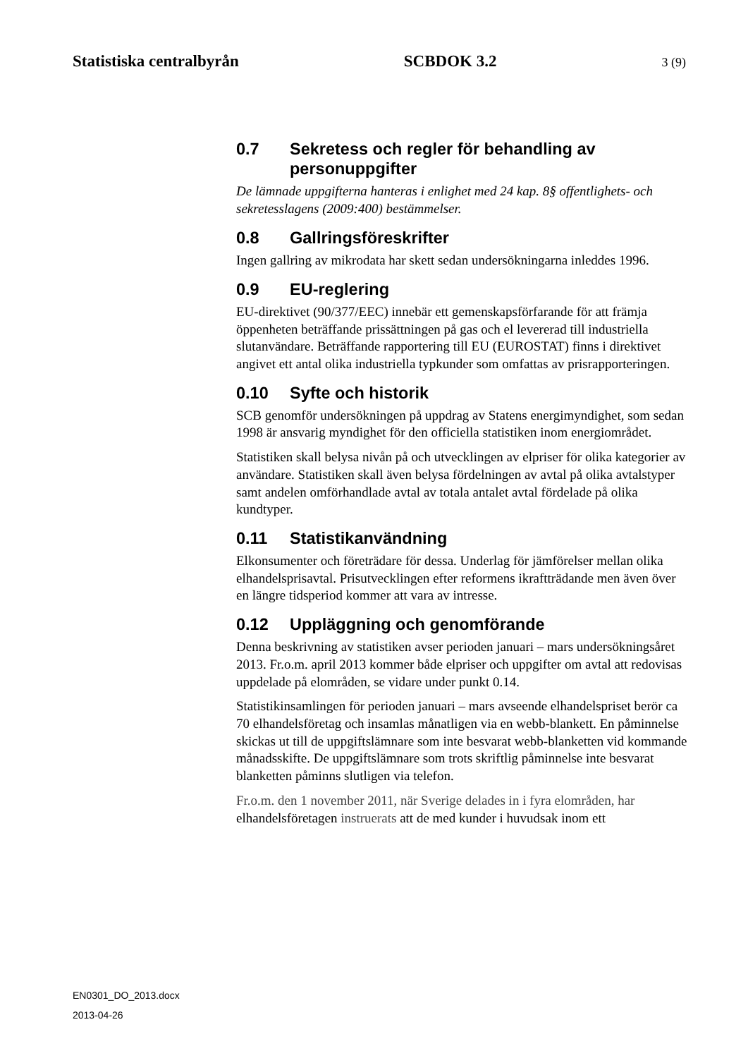Statistiska centralbyrån SCBDOK 3.2 3 (9)
0.7 Sekretess och regler för behandling av personuppgifter
De lämnade uppgifterna hanteras i enlighet med 24 kap. 8§ offentlighets- och sekretesslagens (2009:400) bestämmelser.
0.8 Gallringsföreskrifter
Ingen gallring av mikrodata har skett sedan undersökningarna inleddes 1996.
0.9 EU-reglering
EU-direktivet (90/377/EEC) innebär ett gemenskapsförfarande för att främja öppenheten beträffande prissättningen på gas och el levererad till industriella slutanvändare. Beträffande rapportering till EU (EUROSTAT) finns i direktivet angivet ett antal olika industriella typkunder som omfattas av prisrapporteringen.
0.10 Syfte och historik
SCB genomför undersökningen på uppdrag av Statens energimyndighet, som sedan 1998 är ansvarig myndighet för den officiella statistiken inom energiområdet.
Statistiken skall belysa nivån på och utvecklingen av elpriser för olika kategorier av användare. Statistiken skall även belysa fördelningen av avtal på olika avtalstyper samt andelen omförhandlade avtal av totala antalet avtal fördelade på olika kundtyper.
0.11 Statistikanvändning
Elkonsumenter och företrädare för dessa. Underlag för jämförelser mellan olika elhandelsprisavtal. Prisutvecklingen efter reformens ikraftträdande men även över en längre tidsperiod kommer att vara av intresse.
0.12 Uppläggning och genomförande
Denna beskrivning av statistiken avser perioden januari – mars undersökningsåret 2013. Fr.o.m. april 2013 kommer både elpriser och uppgifter om avtal att redovisas uppdelade på elområden, se vidare under punkt 0.14.
Statistikinsamlingen för perioden januari – mars avseende elhandelspriset berör ca 70 elhandelsföretag och insamlas månatligen via en webb-blankett. En påminnelse skickas ut till de uppgiftslämnare som inte besvarat webb-blanketten vid kommande månadsskifte. De uppgiftslämnare som trots skriftlig påminnelse inte besvarat blanketten påminns slutligen via telefon.
Fr.o.m. den 1 november 2011, när Sverige delades in i fyra elområden, har elhandelsföretagen instruerats att de med kunder i huvudsak inom ett
EN0301_DO_2013.docx
2013-04-26